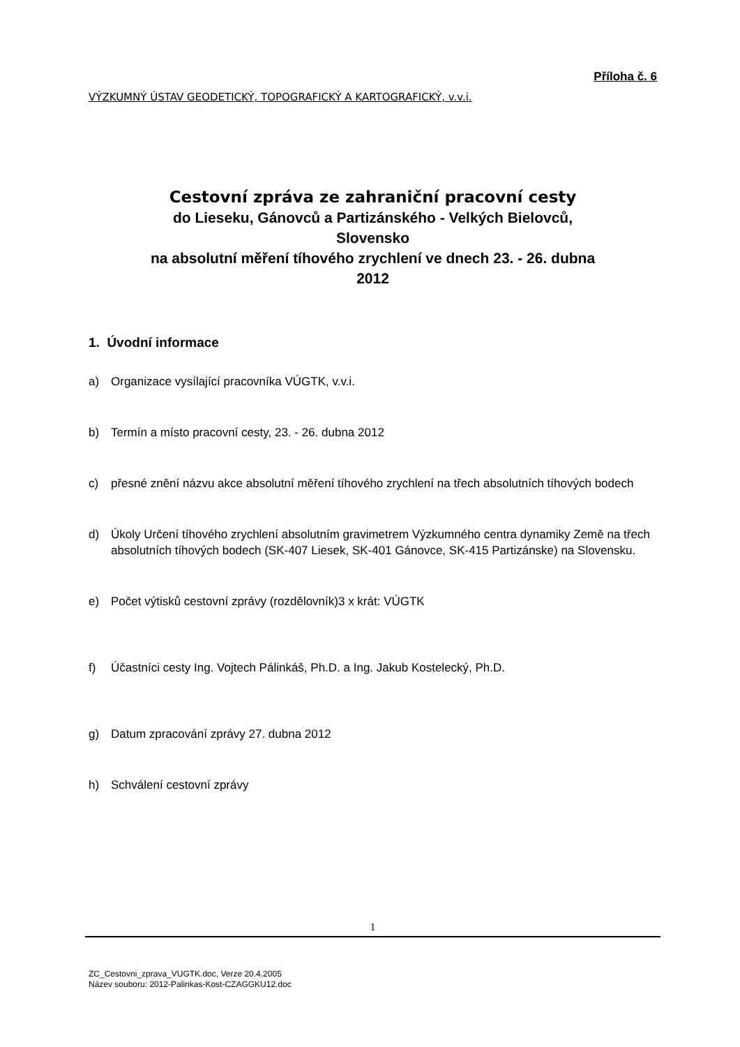Příloha č. 6
VÝZKUMNÝ ÚSTAV GEODETICKÝ, TOPOGRAFICKÝ A KARTOGRAFICKÝ, v.v.i.
Cestovní zpráva ze zahraniční pracovní cesty
do Lieseku, Gánovců a Partizánského - Velkých Bielovců,
Slovensko
na absolutní měření tíhového zrychlení ve dnech 23. - 26. dubna
2012
1. Úvodní informace
a) Organizace vysílající pracovníka VÚGTK, v.v.i.
b) Termín a místo pracovní cesty, 23. - 26. dubna 2012
c) přesné znění názvu akce absolutní měření tíhového zrychlení na třech absolutních tíhových bodech
d) Úkoly Určení tíhového zrychlení absolutním gravimetrem Výzkumného centra dynamiky Země na třech absolutních tíhových bodech (SK-407 Liesek, SK-401 Gánovce, SK-415 Partizánske) na Slovensku.
e) Počet výtisků cestovní zprávy (rozdělovník)3 x krát: VÚGTK
f) Účastníci cesty Ing. Vojtech Pálinkáš, Ph.D. a Ing. Jakub Kostelecký, Ph.D.
g) Datum zpracování zprávy 27. dubna 2012
h) Schválení cestovní zprávy
1
ZC_Cestovni_zprava_VUGTK.doc, Verze 20.4.2005
Název souboru: 2012-Palinkas-Kost-CZAGGKU12.doc